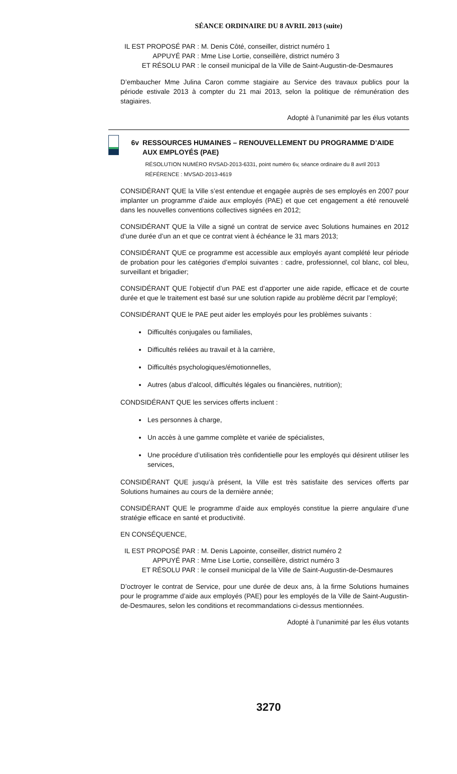SÉANCE ORDINAIRE DU 8 AVRIL 2013 (suite)
| IL EST PROPOSÉ PAR : | M. Denis Côté, conseiller, district numéro 1 |
| APPUYÉ PAR : | Mme Lise Lortie, conseillère, district numéro 3 |
| ET RÉSOLU PAR : | le conseil municipal de la Ville de Saint-Augustin-de-Desmaures |
D’embaucher Mme Julina Caron comme stagiaire au Service des travaux publics pour la période estivale 2013 à compter du 21 mai 2013, selon la politique de rémunération des stagiaires.
Adopté à l’unanimité par les élus votants
6v RESSOURCES HUMAINES – RENOUVELLEMENT DU PROGRAMME D’AIDE AUX EMPLOYÉS (PAE)
RÉSOLUTION NUMÉRO RVSAD-2013-6331, point numéro 6v, séance ordinaire du 8 avril 2013
RÉFÉRENCE : MVSAD-2013-4619
CONSIDÉRANT QUE la Ville s’est entendue et engagée auprès de ses employés en 2007 pour implanter un programme d’aide aux employés (PAE) et que cet engagement a été renouvelé dans les nouvelles conventions collectives signées en 2012;
CONSIDÉRANT QUE la Ville a signé un contrat de service avec Solutions humaines en 2012 d’une durée d’un an et que ce contrat vient à échéance le 31 mars 2013;
CONSIDÉRANT QUE ce programme est accessible aux employés ayant complété leur période de probation pour les catégories d’emploi suivantes : cadre, professionnel, col blanc, col bleu, surveillant et brigadier;
CONSIDÉRANT QUE l’objectif d’un PAE est d’apporter une aide rapide, efficace et de courte durée et que le traitement est basé sur une solution rapide au problème décrit par l’employé;
CONSIDÉRANT QUE le PAE peut aider les employés pour les problèmes suivants :
Difficultés conjugales ou familiales,
Difficultés reliées au travail et à la carrière,
Difficultés psychologiques/émotionnelles,
Autres (abus d’alcool, difficultés légales ou financières, nutrition);
CONDSIDÉRANT QUE les services offerts incluent :
Les personnes à charge,
Un accès à une gamme complète et variée de spécialistes,
Une procédure d’utilisation très confidentielle pour les employés qui désirent utiliser les services,
CONSIDÉRANT QUE jusqu’à présent, la Ville est très satisfaite des services offerts par Solutions humaines au cours de la dernière année;
CONSIDÉRANT QUE le programme d’aide aux employés constitue la pierre angulaire d’une stratégie efficace en santé et productivité.
EN CONSÉQUENCE,
| IL EST PROPOSÉ PAR : | M. Denis Lapointe, conseiller, district numéro 2 |
| APPUYÉ PAR : | Mme Lise Lortie, conseillère, district numéro 3 |
| ET RÉSOLU PAR : | le conseil municipal de la Ville de Saint-Augustin-de-Desmaures |
D’octroyer le contrat de Service, pour une durée de deux ans, à la firme Solutions humaines pour le programme d’aide aux employés (PAE) pour les employés de la Ville de Saint-Augustin-de-Desmaures, selon les conditions et recommandations ci-dessus mentionnées.
Adopté à l’unanimité par les élus votants
3270